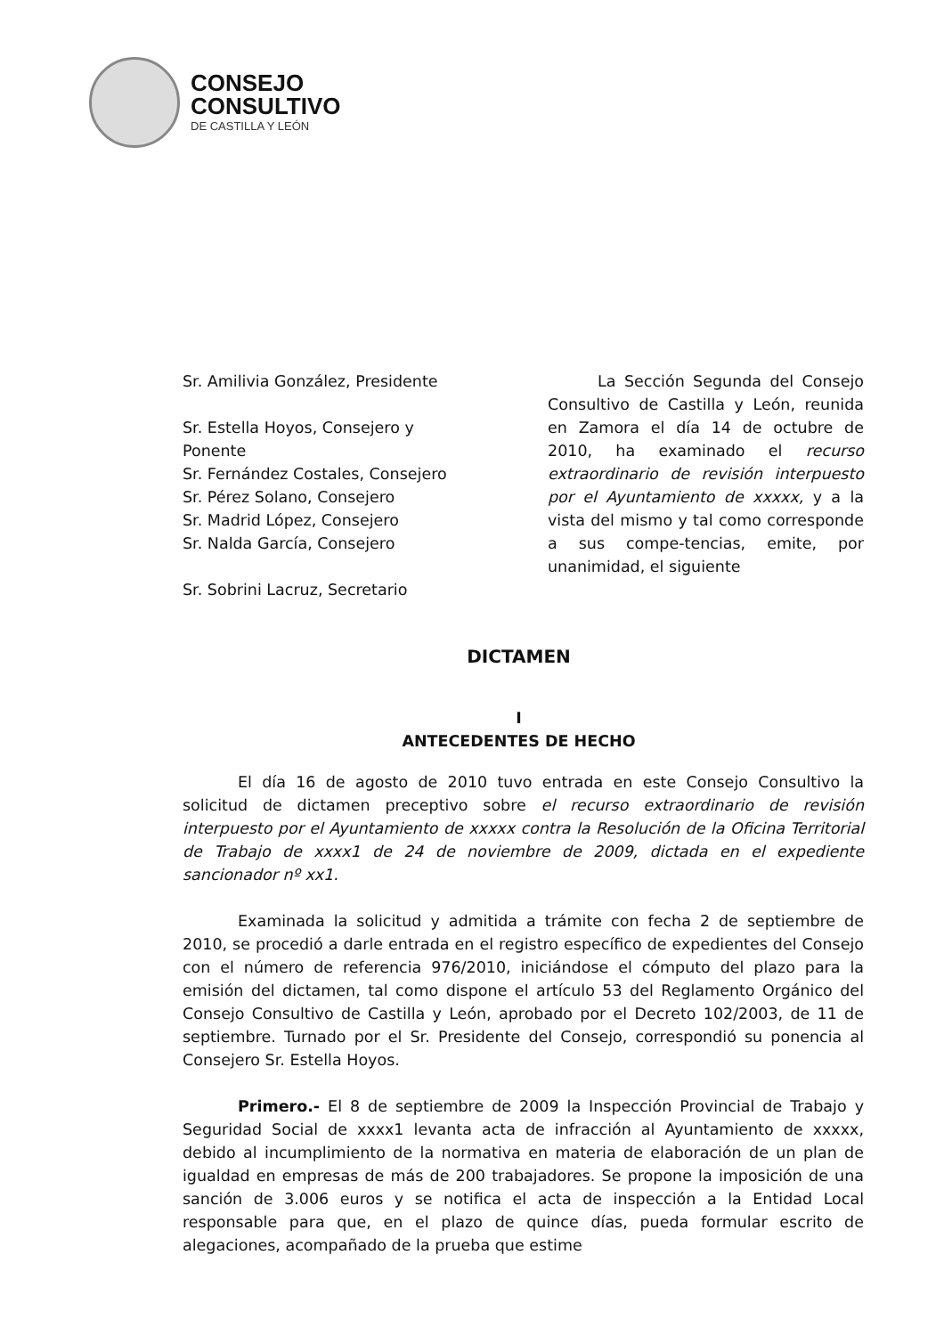CONSEJO
CONSULTIVO
DE CASTILLA Y LEÓN
Sr. Amilivia González, Presidente
Sr. Estella Hoyos, Consejero y
Ponente
Sr. Fernández Costales, Consejero
Sr. Pérez Solano, Consejero
Sr. Madrid López, Consejero
Sr. Nalda García, Consejero
Sr. Sobrini Lacruz, Secretario
La Sección Segunda del Consejo Consultivo de Castilla y León, reunida en Zamora el día 14 de octubre de 2010, ha examinado el recurso extraordinario de revisión interpuesto por el Ayuntamiento de xxxxx, y a la vista del mismo y tal como corresponde a sus compe-tencias, emite, por unanimidad, el siguiente
DICTAMEN
I
ANTECEDENTES DE HECHO
El día 16 de agosto de 2010 tuvo entrada en este Consejo Consultivo la solicitud de dictamen preceptivo sobre el recurso extraordinario de revisión interpuesto por el Ayuntamiento de xxxxx contra la Resolución de la Oficina Territorial de Trabajo de xxxx1 de 24 de noviembre de 2009, dictada en el expediente sancionador nº xx1.
Examinada la solicitud y admitida a trámite con fecha 2 de septiembre de 2010, se procedió a darle entrada en el registro específico de expedientes del Consejo con el número de referencia 976/2010, iniciándose el cómputo del plazo para la emisión del dictamen, tal como dispone el artículo 53 del Reglamento Orgánico del Consejo Consultivo de Castilla y León, aprobado por el Decreto 102/2003, de 11 de septiembre. Turnado por el Sr. Presidente del Consejo, correspondió su ponencia al Consejero Sr. Estella Hoyos.
Primero.- El 8 de septiembre de 2009 la Inspección Provincial de Trabajo y Seguridad Social de xxxx1 levanta acta de infracción al Ayuntamiento de xxxxx, debido al incumplimiento de la normativa en materia de elaboración de un plan de igualdad en empresas de más de 200 trabajadores. Se propone la imposición de una sanción de 3.006 euros y se notifica el acta de inspección a la Entidad Local responsable para que, en el plazo de quince días, pueda formular escrito de alegaciones, acompañado de la prueba que estime